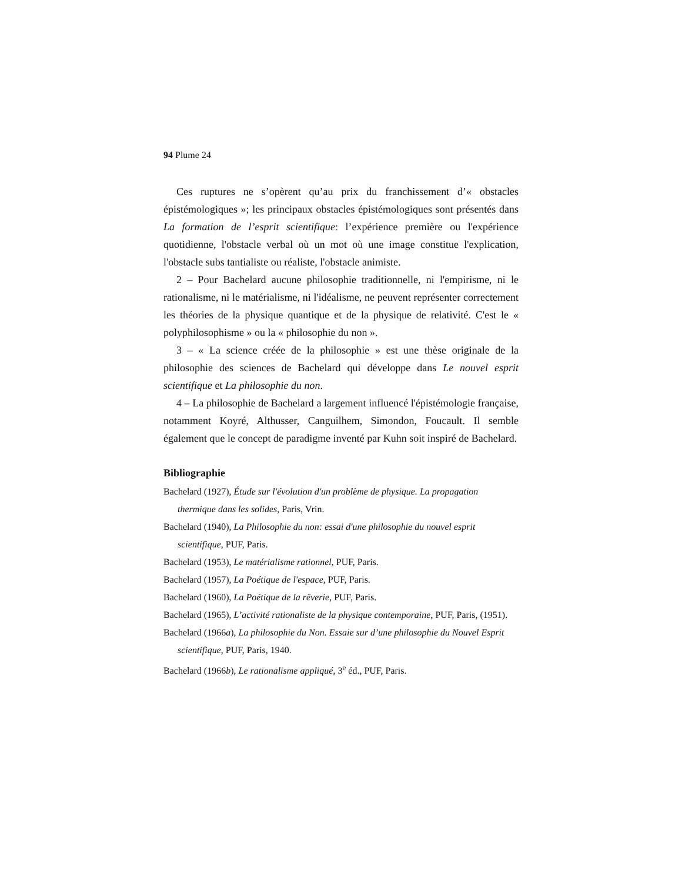94 Plume 24
Ces ruptures ne s’opèrent qu’au prix du franchissement d’« obstacles épistémologiques »; les principaux obstacles épistémologiques sont présentés dans La formation de l’esprit scientifique: l’expérience première ou l'expérience quotidienne, l'obstacle verbal où un mot où une image constitue l'explication, l'obstacle subs tantialiste ou réaliste, l'obstacle animiste.
2 – Pour Bachelard aucune philosophie traditionnelle, ni l'empirisme, ni le rationalisme, ni le matérialisme, ni l'idéalisme, ne peuvent représenter correctement les théories de la physique quantique et de la physique de relativité. C'est le « polyphilosophisme » ou la « philosophie du non ».
3 – « La science créée de la philosophie » est une thèse originale de la philosophie des sciences de Bachelard qui développe dans Le nouvel esprit scientifique et La philosophie du non.
4 – La philosophie de Bachelard a largement influencé l'épistémologie française, notamment Koyré, Althusser, Canguilhem, Simondon, Foucault. Il semble également que le concept de paradigme inventé par Kuhn soit inspiré de Bachelard.
Bibliographie
Bachelard (1927), Étude sur l'évolution d'un problème de physique. La propagation thermique dans les solides, Paris, Vrin.
Bachelard (1940), La Philosophie du non: essai d'une philosophie du nouvel esprit scientifique, PUF, Paris.
Bachelard (1953), Le matérialisme rationnel, PUF, Paris.
Bachelard (1957), La Poétique de l'espace, PUF, Paris.
Bachelard (1960), La Poétique de la rêverie, PUF, Paris.
Bachelard (1965), L’activité rationaliste de la physique contemporaine, PUF, Paris, (1951).
Bachelard (1966a), La philosophie du Non. Essaie sur d’une philosophie du Nouvel Esprit scientifique, PUF, Paris, 1940.
Bachelard (1966b), Le rationalisme appliqué, 3<sup>e</sup> éd., PUF, Paris.